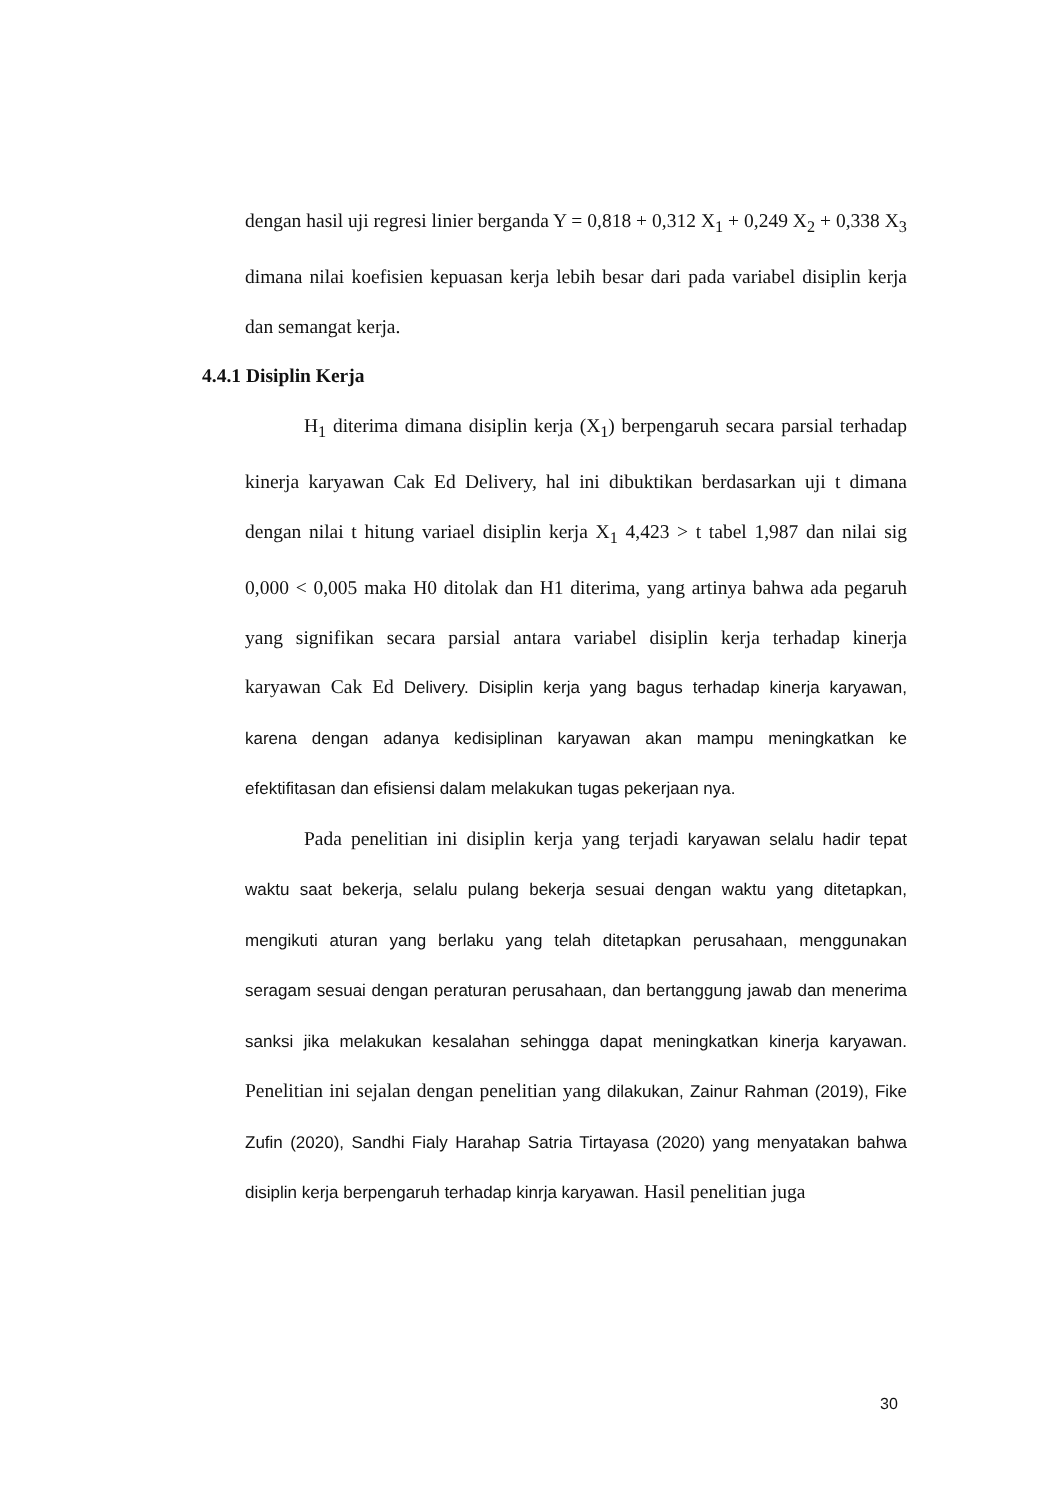dengan hasil uji regresi linier berganda Y = 0,818 + 0,312 X<sub>1</sub> + 0,249 X<sub>2</sub> + 0,338 X<sub>3</sub> dimana nilai koefisien kepuasan kerja lebih besar dari pada variabel disiplin kerja dan semangat kerja.
4.4.1 Disiplin Kerja
H<sub>1</sub> diterima dimana disiplin kerja (X<sub>1</sub>) berpengaruh secara parsial terhadap kinerja karyawan Cak Ed Delivery, hal ini dibuktikan berdasarkan uji t dimana dengan nilai t hitung variael disiplin kerja X<sub>1</sub> 4,423 > t tabel 1,987 dan nilai sig 0,000 < 0,005 maka H0 ditolak dan H1 diterima, yang artinya bahwa ada pegaruh yang signifikan secara parsial antara variabel disiplin kerja terhadap kinerja karyawan Cak Ed Delivery. Disiplin kerja yang bagus terhadap kinerja karyawan, karena dengan adanya kedisiplinan karyawan akan mampu meningkatkan ke efektifitasan dan efisiensi dalam melakukan tugas pekerjaan nya.
Pada penelitian ini disiplin kerja yang terjadi karyawan selalu hadir tepat waktu saat bekerja, selalu pulang bekerja sesuai dengan waktu yang ditetapkan, mengikuti aturan yang berlaku yang telah ditetapkan perusahaan, menggunakan seragam sesuai dengan peraturan perusahaan, dan bertanggung jawab dan menerima sanksi jika melakukan kesalahan sehingga dapat meningkatkan kinerja karyawan. Penelitian ini sejalan dengan penelitian yang dilakukan, Zainur Rahman (2019), Fike Zufin (2020), Sandhi Fialy Harahap Satria Tirtayasa (2020) yang menyatakan bahwa disiplin kerja berpengaruh terhadap kinrja karyawan. Hasil penelitian juga
30